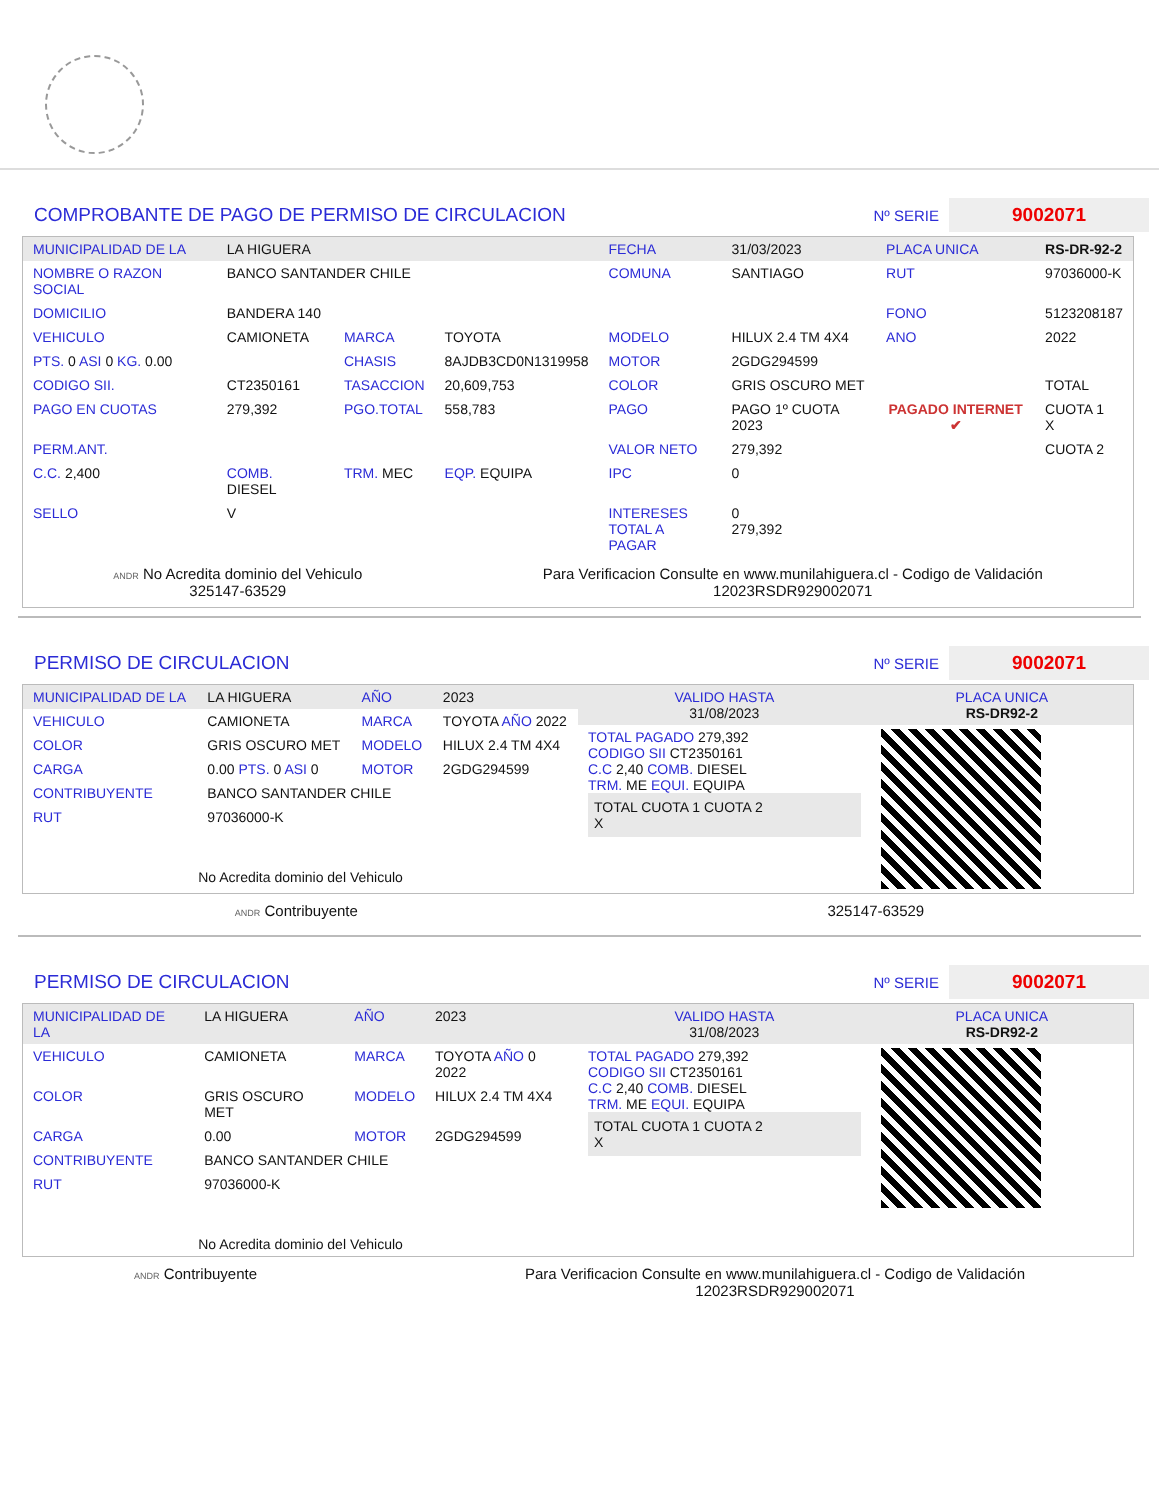COMPROBANTE DE PAGO DE PERMISO DE CIRCULACION Nº SERIE 9002071
| MUNICIPALIDAD DE LA | LA HIGUERA | | | FECHA | 31/03/2023 | PLACA UNICA | RS-DR-92-2 |
| NOMBRE O RAZON SOCIAL | BANCO SANTANDER CHILE | | | COMUNA | SANTIAGO | RUT | 97036000-K |
| DOMICILIO | BANDERA 140 | | | | | FONO | 5123208187 |
| VEHICULO | CAMIONETA | MARCA | TOYOTA | MODELO | HILUX 2.4 TM 4X4 | ANO | 2022 |
| PTS. 0 ASI 0 KG. 0.00 | | CHASIS | 8AJDB3CD0N1319958 | MOTOR | 2GDG294599 | | |
| CODIGO SII. | CT2350161 | TASACCION | 20,609,753 | COLOR | GRIS OSCURO MET | | TOTAL |
| PAGO EN CUOTAS | 279,392 | PGO.TOTAL | 558,783 | PAGO | PAGO 1º CUOTA 2023 | PAGADO INTERNET ✔ | CUOTA 1 X |
| PERM.ANT. | | | | VALOR NETO | 279,392 | | CUOTA 2 |
| C.C. 2,400 | COMB. DIESEL | TRM. MEC | EQP. EQUIPA | IPC | 0 | | |
| SELLO | V | | | INTERESES TOTAL A PAGAR | 0 279,392 | | |
ANDR No Acredita dominio del Vehiculo
325147-63529
Para Verificacion Consulte en www.munilahiguera.cl - Codigo de Validación
12023RSDR929002071
PERMISO DE CIRCULACION Nº SERIE 9002071
| MUNICIPALIDAD DE LA | LA HIGUERA | AÑO | 2023 |
| VEHICULO | CAMIONETA | MARCA | TOYOTA AÑO 2022 |
| COLOR | GRIS OSCURO MET | MODELO | HILUX 2.4 TM 4X4 |
| CARGA | 0.00 PTS. 0 ASI 0 | MOTOR | 2GDG294599 |
| CONTRIBUYENTE | BANCO SANTANDER CHILE | | |
| RUT | 97036000-K | | |
| No Acredita dominio del Vehiculo | | | |
| VALIDO HASTA 31/08/2023 | PLACA UNICA RS-DR92-2 |
| TOTAL PAGADO 279,392 CODIGO SII CT2350161 C.C 2,40 COMB. DIESEL TRM. ME EQUI. EQUIPA TOTAL CUOTA 1 CUOTA 2 X | |
ANDR Contribuyente 325147-63529
PERMISO DE CIRCULACION Nº SERIE 9002071
| MUNICIPALIDAD DE LA | LA HIGUERA | AÑO | 2023 |
| VEHICULO | CAMIONETA | MARCA | TOYOTA AÑO 0 2022 |
| COLOR | GRIS OSCURO MET | MODELO | HILUX 2.4 TM 4X4 |
| CARGA | 0.00 | MOTOR | 2GDG294599 |
| CONTRIBUYENTE | BANCO SANTANDER CHILE | | |
| RUT | 97036000-K | | |
| No Acredita dominio del Vehiculo | | | |
| VALIDO HASTA 31/08/2023 | PLACA UNICA RS-DR92-2 |
| TOTAL PAGADO 279,392 CODIGO SII CT2350161 C.C 2,40 COMB. DIESEL TRM. ME EQUI. EQUIPA TOTAL CUOTA 1 CUOTA 2 X | |
ANDR Contribuyente Para Verificacion Consulte en www.munilahiguera.cl - Codigo de Validación
12023RSDR929002071